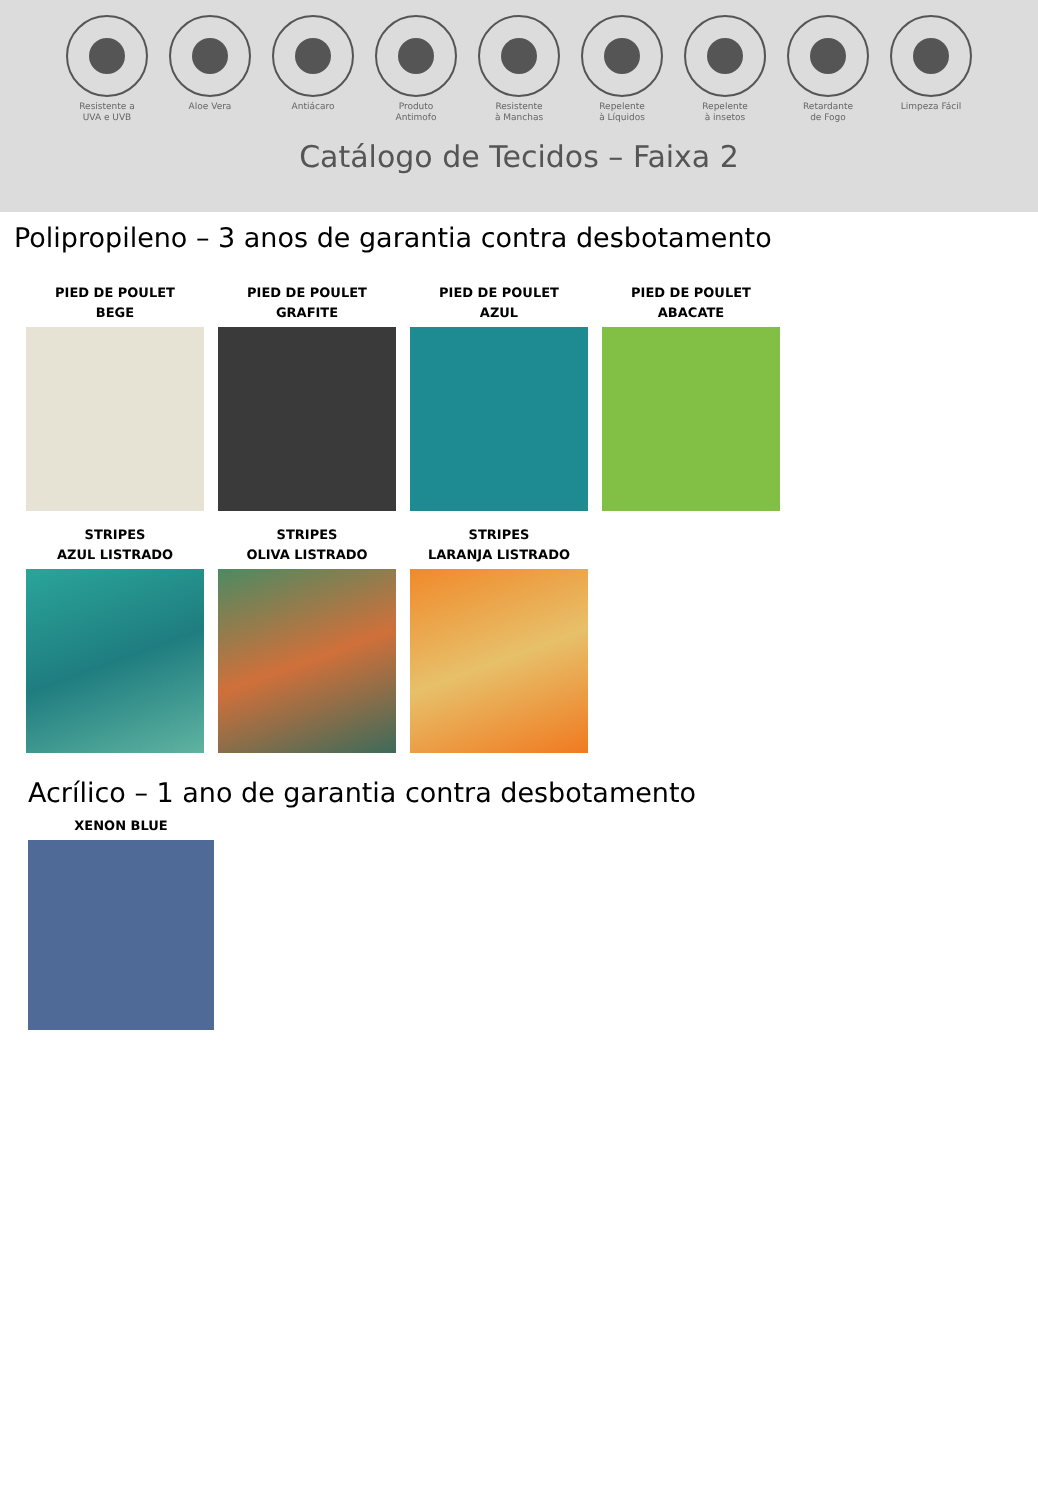Resistente a
UVA e UVB
Aloe Vera Antiácaro Produto
Antimofo
Resistente
à Manchas
Repelente
à Líquidos
Repelente
à insetos
Retardante
de Fogo
Limpeza Fácil
Catálogo de Tecidos – Faixa 2
Polipropileno – 3 anos de garantia contra desbotamento
PIED DE POULET
BEGE
PIED DE POULET
GRAFITE
PIED DE POULET
AZUL
PIED DE POULET
ABACATE
STRIPES
AZUL LISTRADO
STRIPES
OLIVA LISTRADO
STRIPES
LARANJA LISTRADO
Acrílico – 1 ano de garantia contra desbotamento
XENON BLUE